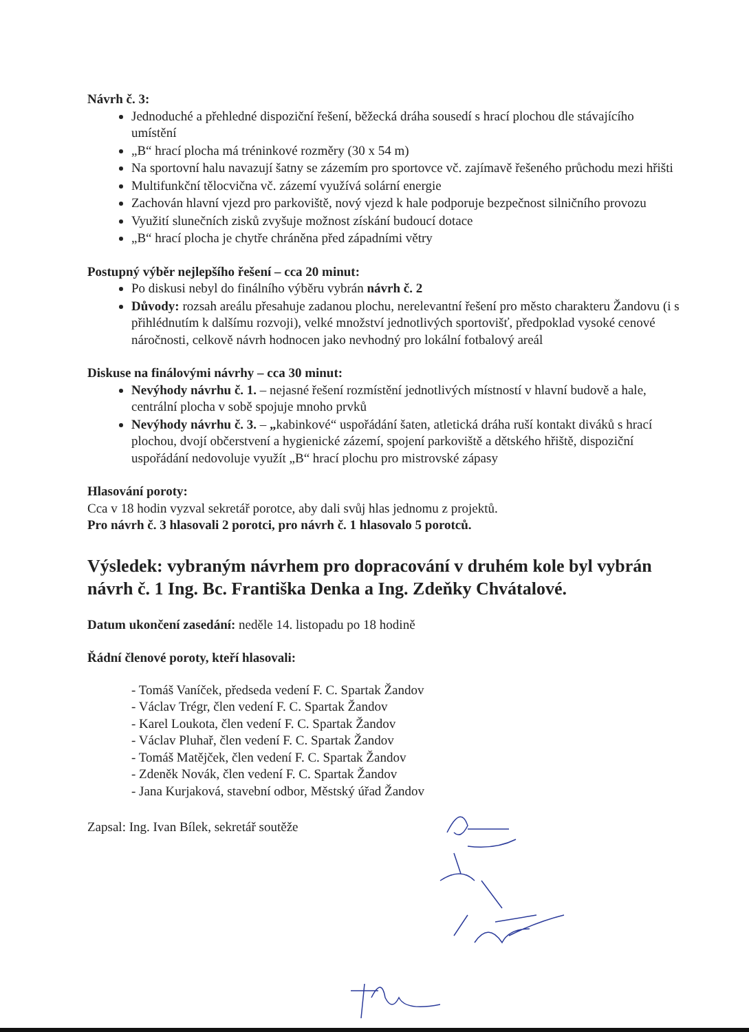Návrh č. 3:
Jednoduché a přehledné dispoziční řešení, běžecká dráha sousedí s hrací plochou dle stávajícího umístění
„B“ hrací plocha má tréninkové rozměry (30 x 54 m)
Na sportovní halu navazují šatny se zázemím pro sportovce vč. zajímavě řešeného průchodu mezi hřišti
Multifunkční tělocvična vč. zázemí využívá solární energie
Zachován hlavní vjezd pro parkoviště, nový vjezd k hale podporuje bezpečnost silničního provozu
Využití slunečních zisků zvyšuje možnost získání budoucí dotace
„B“ hrací plocha je chytře chráněna před západními větry
Postupný výběr nejlepšího řešení – cca 20 minut:
Po diskusi nebyl do finálního výběru vybrán návrh č. 2
Důvody: rozsah areálu přesahuje zadanou plochu, nerelevantní řešení pro město charakteru Žandovu (i s přihlédnutím k dalšímu rozvoji), velké množství jednotlivých sportovišť, předpoklad vysoké cenové náročnosti, celkově návrh hodnocen jako nevhodný pro lokální fotbalový areál
Diskuse na finálovými návrhy – cca 30 minut:
Nevýhody návrhu č. 1. – nejasné řešení rozmístění jednotlivých místností v hlavní budově a hale, centrální plocha v sobě spojuje mnoho prvků
Nevýhody návrhu č. 3. – „kabinkové“ uspořádání šaten, atletická dráha ruší kontakt diváků s hrací plochou, dvojí občerstvení a hygienické zázemí, spojení parkoviště a dětského hřiště, dispoziční uspořádání nedovoluje využít „B“ hrací plochu pro mistrovské zápasy
Hlasování poroty:
Cca v 18 hodin vyzval sekretář porotce, aby dali svůj hlas jednomu z projektů.
Pro návrh č. 3 hlasovali 2 porotci, pro návrh č. 1 hlasovalo 5 porotců.
Výsledek: vybraným návrhem pro dopracování v druhém kole byl vybrán návrh č. 1 Ing. Bc. Františka Denka a Ing. Zdeňky Chvátalové.
Datum ukončení zasedání: neděle 14. listopadu po 18 hodině
Řádní členové poroty, kteří hlasovali:
- Tomáš Vaníček, předseda vedení F. C. Spartak Žandov
- Václav Trégr, člen vedení F. C. Spartak Žandov
- Karel Loukota, člen vedení F. C. Spartak Žandov
- Václav Pluhař, člen vedení F. C. Spartak Žandov
- Tomáš Matějček, člen vedení F. C. Spartak Žandov
- Zdeněk Novák, člen vedení F. C. Spartak Žandov
- Jana Kurjaková, stavební odbor, Městský úřad Žandov
Zapsal: Ing. Ivan Bílek, sekretář soutěže